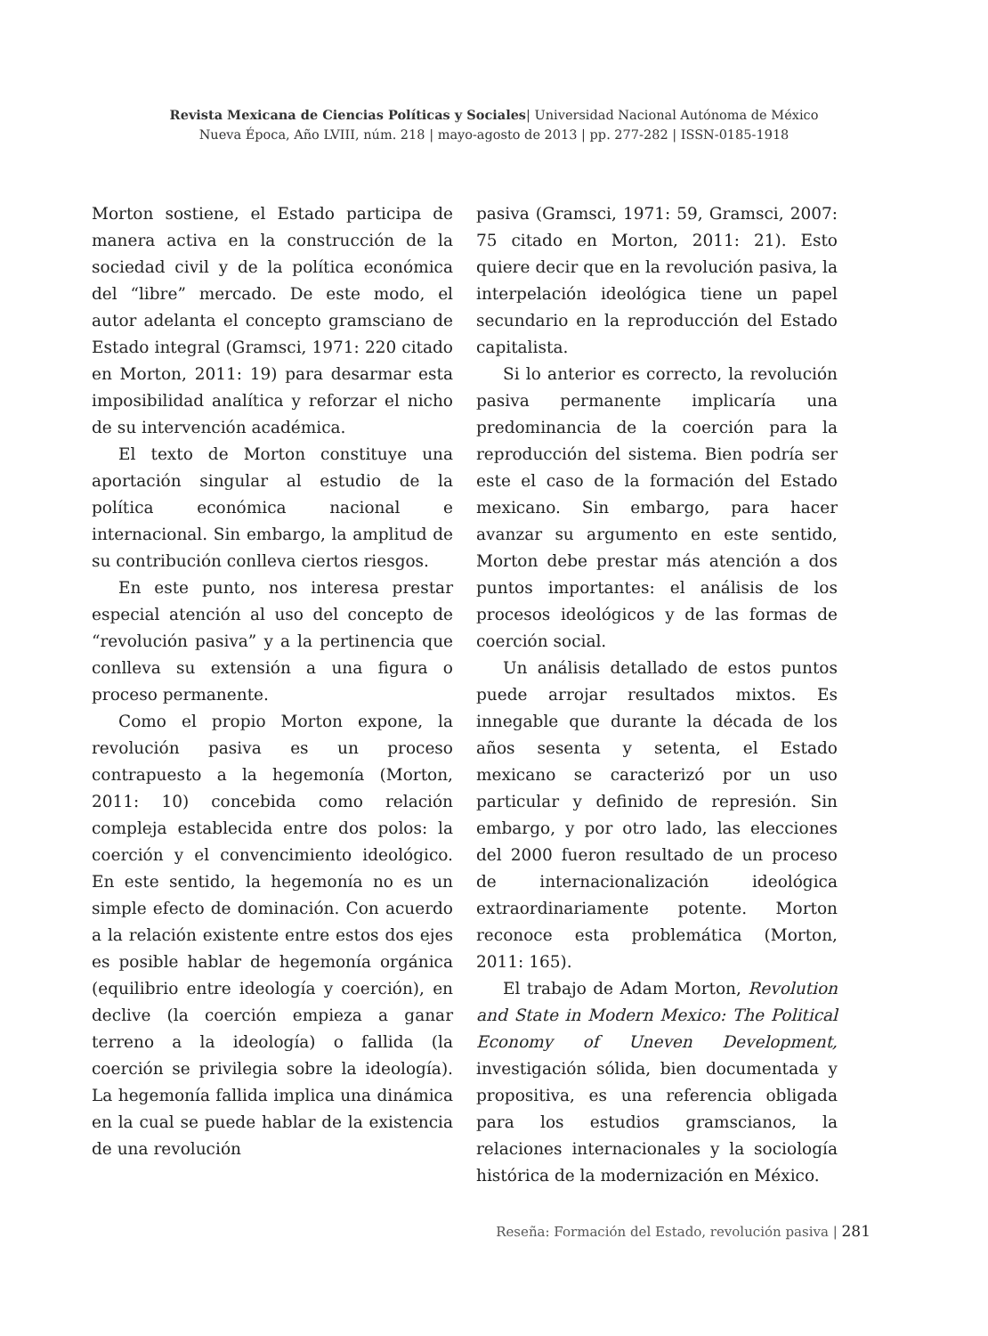Revista Mexicana de Ciencias Políticas y Sociales| Universidad Nacional Autónoma de México
Nueva Época, Año LVIII, núm. 218 | mayo-agosto de 2013 | pp. 277-282 | ISSN-0185-1918
Morton sostiene, el Estado participa de manera activa en la construcción de la sociedad civil y de la política económica del “libre” mercado. De este modo, el autor adelanta el concepto gramsciano de Estado integral (Gramsci, 1971: 220 citado en Morton, 2011: 19) para desarmar esta imposibilidad analítica y reforzar el nicho de su intervención académica.
El texto de Morton constituye una aportación singular al estudio de la política económica nacional e internacional. Sin embargo, la amplitud de su contribución conlleva ciertos riesgos.
En este punto, nos interesa prestar especial atención al uso del concepto de “revolución pasiva” y a la pertinencia que conlleva su extensión a una figura o proceso permanente.
Como el propio Morton expone, la revolución pasiva es un proceso contrapuesto a la hegemonía (Morton, 2011: 10) concebida como relación compleja establecida entre dos polos: la coerción y el convencimiento ideológico. En este sentido, la hegemonía no es un simple efecto de dominación. Con acuerdo a la relación existente entre estos dos ejes es posible hablar de hegemonía orgánica (equilibrio entre ideología y coerción), en declive (la coerción empieza a ganar terreno a la ideología) o fallida (la coerción se privilegia sobre la ideología). La hegemonía fallida implica una dinámica en la cual se puede hablar de la existencia de una revolución
pasiva (Gramsci, 1971: 59, Gramsci, 2007: 75 citado en Morton, 2011: 21). Esto quiere decir que en la revolución pasiva, la interpelación ideológica tiene un papel secundario en la reproducción del Estado capitalista.
Si lo anterior es correcto, la revolución pasiva permanente implicaría una predominancia de la coerción para la reproducción del sistema. Bien podría ser este el caso de la formación del Estado mexicano. Sin embargo, para hacer avanzar su argumento en este sentido, Morton debe prestar más atención a dos puntos importantes: el análisis de los procesos ideológicos y de las formas de coerción social.
Un análisis detallado de estos puntos puede arrojar resultados mixtos. Es innegable que durante la década de los años sesenta y setenta, el Estado mexicano se caracterizó por un uso particular y definido de represión. Sin embargo, y por otro lado, las elecciones del 2000 fueron resultado de un proceso de internacionalización ideológica extraordinariamente potente. Morton reconoce esta problemática (Morton, 2011: 165).
El trabajo de Adam Morton, Revolution and State in Modern Mexico: The Political Economy of Uneven Development, investigación sólida, bien documentada y propositiva, es una referencia obligada para los estudios gramscianos, la relaciones internacionales y la sociología histórica de la modernización en México.
Reseña: Formación del Estado, revolución pasiva | 281